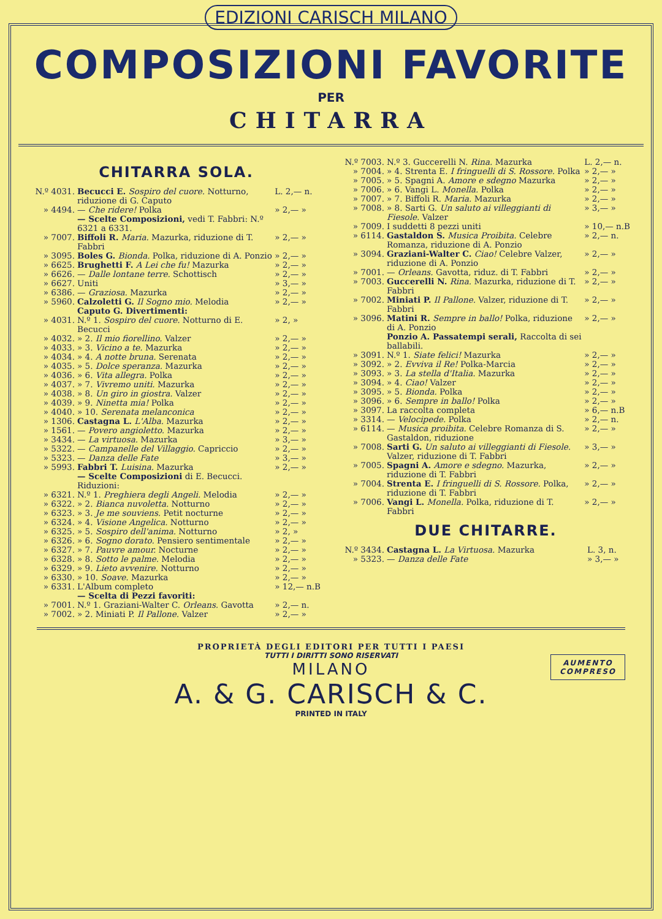EDIZIONI CARISCH MILANO
COMPOSIZIONI FAVORITE
PER
CHITARRA
CHITARRA SOLA.
| N.º 4031. | Becucci E. Sospiro del cuore. Notturno, riduzione di G. Caputo | L. 2,— n. |
| » 4494. | — Che ridere! Polka | » 2,— » |
| | — Scelte Composizioni, vedi T. Fabbri: N.º 6321 a 6331. | |
| » 7007. | Biffoli R. Maria. Mazurka, riduzione di T. Fabbri | » 2,— » |
| » 3095. | Boles G. Bionda. Polka, riduzione di A. Ponzio | » 2,— » |
| » 6625. | Brughetti F. A Lei che fu! Mazurka | » 2,— » |
| » 6626. | — Dalle lontane terre. Schottisch | » 2,— » |
| » 6627. | Uniti | » 3,— » |
| » 6386. | — Graziosa. Mazurka | » 2,— » |
| » 5960. | Calzoletti G. Il Sogno mio. Melodia | » 2,— » |
| | Caputo G. Divertimenti: | |
| » 4031. | N.º 1. Sospiro del cuore. Notturno di E. Becucci | » 2, » |
| » 4032. | » 2. Il mio fiorellino. Valzer | » 2,— » |
| » 4033. | » 3. Vicino a te. Mazurka | » 2,— » |
| » 4034. | » 4. A notte bruna. Serenata | » 2,— » |
| » 4035. | » 5. Dolce speranza. Mazurka | » 2,— » |
| » 4036. | » 6. Vita allegra. Polka | » 2,— » |
| » 4037. | » 7. Vivremo uniti. Mazurka | » 2,— » |
| » 4038. | » 8. Un giro in giostra. Valzer | » 2,— » |
| » 4039. | » 9. Ninetta mia! Polka | » 2,— » |
| » 4040. | » 10. Serenata melanconica | » 2,— » |
| » 1306. | Castagna L. L'Alba. Mazurka | » 2,— » |
| » 1561. | — Povero angioletto. Mazurka | » 2,— » |
| » 3434. | — La virtuosa. Mazurka | » 3,— » |
| » 5322. | — Campanelle del Villaggio. Capriccio | » 2,— » |
| » 5323. | — Danza delle Fate | » 3,— » |
| » 5993. | Fabbri T. Luisina. Mazurka | » 2,— » |
| | — Scelte Composizioni di E. Becucci. Riduzioni: | |
| » 6321. | N.º 1. Preghiera degli Angeli. Melodia | » 2,— » |
| » 6322. | » 2. Bianca nuvoletta. Notturno | » 2,— » |
| » 6323. | » 3. Je me souviens. Petit nocturne | » 2,— » |
| » 6324. | » 4. Visione Angelica. Notturno | » 2,— » |
| » 6325. | » 5. Sospiro dell'anima. Notturno | » 2, » |
| » 6326. | » 6. Sogno dorato. Pensiero sentimentale | » 2,— » |
| » 6327. | » 7. Pauvre amour. Nocturne | » 2,— » |
| » 6328. | » 8. Sotto le palme. Melodia | » 2,— » |
| » 6329. | » 9. Lieto avvenire. Notturno | » 2,— » |
| » 6330. | » 10. Soave. Mazurka | » 2,— » |
| » 6331. | L'Album completo | » 12,— n.B |
| | — Scelta di Pezzi favoriti: | |
| » 7001. | N.º 1. Graziani-Walter C. Orleans. Gavotta | » 2,— n. |
| » 7002. | » 2. Miniati P. Il Pallone. Valzer | » 2,— » |
| N.º 7003. | N.º 3. Guccerelli N. Rina. Mazurka | L. 2,— n. |
| » 7004. | » 4. Strenta E. I fringuelli di S. Rossore. Polka | » 2,— » |
| » 7005. | » 5. Spagni A. Amore e sdegno Mazurka | » 2,— » |
| » 7006. | » 6. Vangi L. Monella. Polka | » 2,— » |
| » 7007. | » 7. Biffoli R. Maria. Mazurka | » 2,— » |
| » 7008. | » 8. Sarti G. Un saluto ai villeggianti di Fiesole. Valzer | » 3,— » |
| » 7009. | I suddetti 8 pezzi uniti | » 10,— n.B |
| » 6114. | Gastaldon S. Musica Proibita. Celebre Romanza, riduzione di A. Ponzio | » 2,— n. |
| » 3094. | Graziani-Walter C. Ciao! Celebre Valzer, riduzione di A. Ponzio | » 2,— » |
| » 7001. | — Orleans. Gavotta, riduz. di T. Fabbri | » 2,— » |
| » 7003. | Guccerelli N. Rina. Mazurka, riduzione di T. Fabbri | » 2,— » |
| » 7002. | Miniati P. Il Pallone. Valzer, riduzione di T. Fabbri | » 2,— » |
| » 3096. | Matini R. Sempre in ballo! Polka, riduzione di A. Ponzio | » 2,— » |
| | Ponzio A. Passatempi serali, Raccolta di sei ballabili. | |
| » 3091. | N.º 1. Siate felici! Mazurka | » 2,— » |
| » 3092. | » 2. Evviva il Re! Polka-Marcia | » 2,— » |
| » 3093. | » 3. La stella d'Italia. Mazurka | » 2,— » |
| » 3094. | » 4. Ciao! Valzer | » 2,— » |
| » 3095. | » 5. Bionda. Polka | » 2,— » |
| » 3096. | » 6. Sempre in ballo! Polka | » 2,— » |
| » 3097. | La raccolta completa | » 6,— n.B |
| » 3314. | — Velocipede. Polka | » 2,— n. |
| » 6114. | — Musica proibita. Celebre Romanza di S. Gastaldon, riduzione | » 2,— » |
| » 7008. | Sarti G. Un saluto ai villeggianti di Fiesole. Valzer, riduzione di T. Fabbri | » 3,— » |
| » 7005. | Spagni A. Amore e sdegno. Mazurka, riduzione di T. Fabbri | » 2,— » |
| » 7004. | Strenta E. I fringuelli di S. Rossore. Polka, riduzione di T. Fabbri | » 2,— » |
| » 7006. | Vangi L. Monella. Polka, riduzione di T. Fabbri | » 2,— » |
DUE CHITARRE.
| N.º 3434. | Castagna L. La Virtuosa. Mazurka | L. 3, n. |
| » 5323. | — Danza delle Fate | » 3,— » |
AUMENTO
COMPRESO
PROPRIETÀ DEGLI EDITORI PER TUTTI I PAESI
TUTTI I DIRITTI SONO RISERVATI
MILANO
A. & G. CARISCH & C.
PRINTED IN ITALY